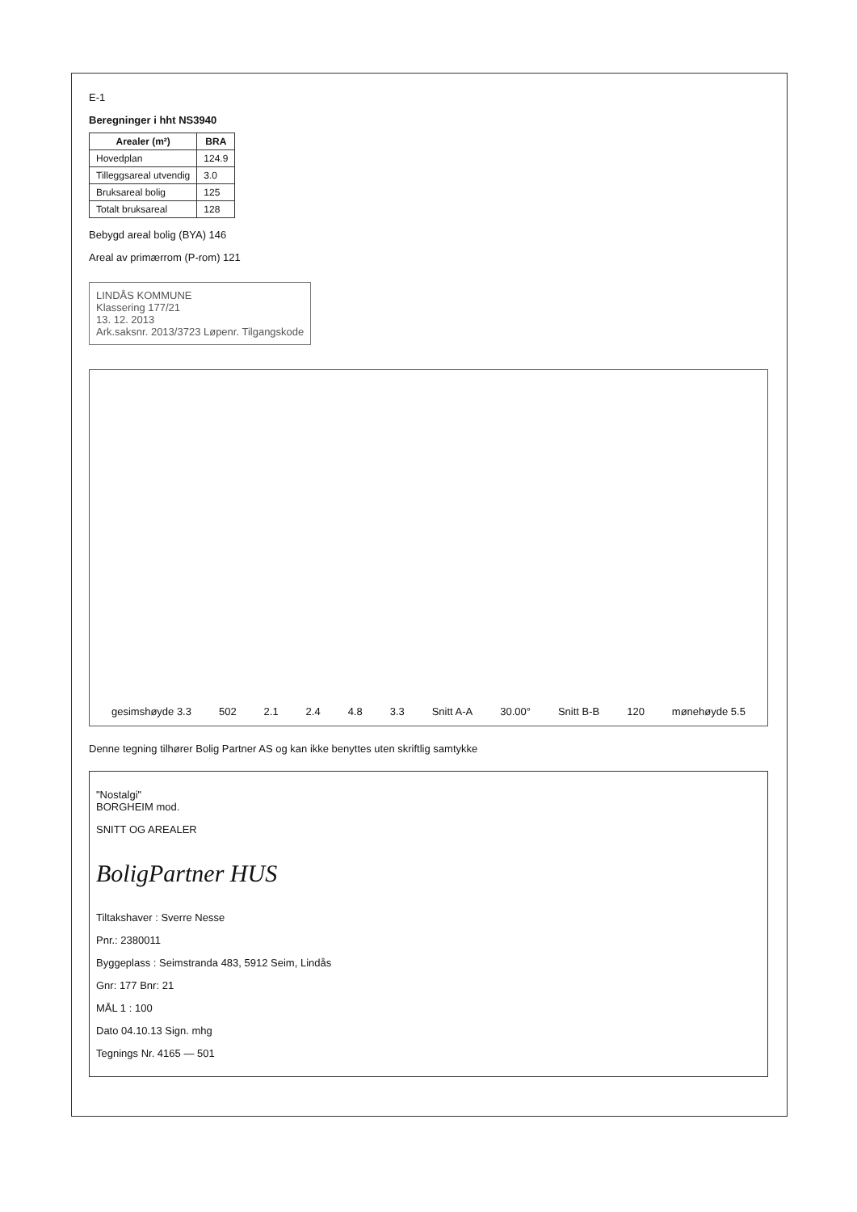E-1
Beregninger i hht NS3940
| Arealer (m²) | BRA |
| --- | --- |
| Hovedplan | 124.9 |
| Tilleggsareal utvendig | 3.0 |
| Bruksareal bolig | 125 |
| Totalt bruksareal | 128 |
Bebygd areal bolig (BYA) 146
Areal av primærrom (P-rom) 121
LINDÅS KOMMUNE
Klassering 177/21
13. 12. 2013
Ark.saksnr. 2013/3723 Løpenr. Tilgangskode
gesimshøyde 3.3 502 2.1 2.4 4.8 3.3 Snitt A-A 30.00° Snitt B-B 120 mønehøyde 5.5
Denne tegning tilhører Bolig Partner AS og kan ikke benyttes uten skriftlig samtykke
"Nostalgi"
BORGHEIM mod.
SNITT OG AREALER
BoligPartner HUS
Tiltakshaver : Sverre Nesse
Pnr.: 2380011
Byggeplass : Seimstranda 483, 5912 Seim, Lindås
Gnr: 177 Bnr: 21
MÅL 1 : 100
Dato 04.10.13 Sign. mhg
Tegnings Nr. 4165 — 501